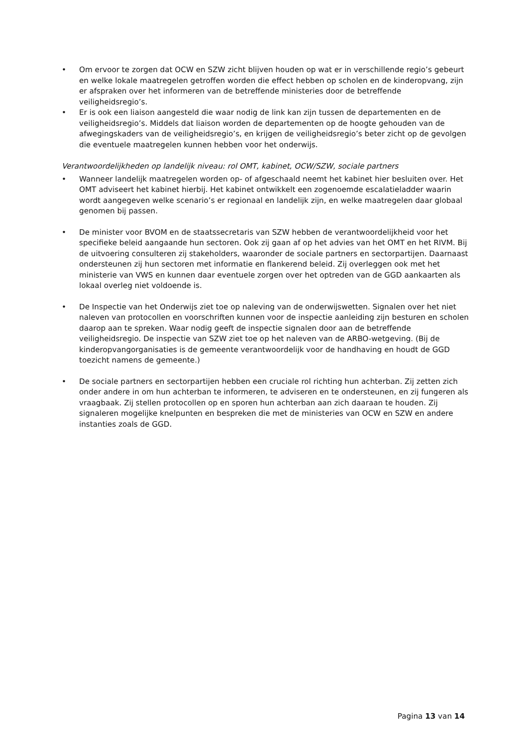• Om ervoor te zorgen dat OCW en SZW zicht blijven houden op wat er in verschillende regio’s gebeurt en welke lokale maatregelen getroffen worden die effect hebben op scholen en de kinderopvang, zijn er afspraken over het informeren van de betreffende ministeries door de betreffende veiligheidsregio’s.
• Er is ook een liaison aangesteld die waar nodig de link kan zijn tussen de departementen en de veiligheidsregio’s. Middels dat liaison worden de departementen op de hoogte gehouden van de afwegingskaders van de veiligheidsregio’s, en krijgen de veiligheidsregio’s beter zicht op de gevolgen die eventuele maatregelen kunnen hebben voor het onderwijs.
Verantwoordelijkheden op landelijk niveau: rol OMT, kabinet, OCW/SZW, sociale partners
• Wanneer landelijk maatregelen worden op- of afgeschaald neemt het kabinet hier besluiten over. Het OMT adviseert het kabinet hierbij. Het kabinet ontwikkelt een zogenoemde escalatieladder waarin wordt aangegeven welke scenario’s er regionaal en landelijk zijn, en welke maatregelen daar globaal genomen bij passen.
• De minister voor BVOM en de staatssecretaris van SZW hebben de verantwoordelijkheid voor het specifieke beleid aangaande hun sectoren. Ook zij gaan af op het advies van het OMT en het RIVM. Bij de uitvoering consulteren zij stakeholders, waaronder de sociale partners en sectorpartijen. Daarnaast ondersteunen zij hun sectoren met informatie en flankerend beleid. Zij overleggen ook met het ministerie van VWS en kunnen daar eventuele zorgen over het optreden van de GGD aankaarten als lokaal overleg niet voldoende is.
• De Inspectie van het Onderwijs ziet toe op naleving van de onderwijswetten. Signalen over het niet naleven van protocollen en voorschriften kunnen voor de inspectie aanleiding zijn besturen en scholen daarop aan te spreken. Waar nodig geeft de inspectie signalen door aan de betreffende veiligheidsregio. De inspectie van SZW ziet toe op het naleven van de ARBO-wetgeving. (Bij de kinderopvangorganisaties is de gemeente verantwoordelijk voor de handhaving en houdt de GGD toezicht namens de gemeente.)
• De sociale partners en sectorpartijen hebben een cruciale rol richting hun achterban. Zij zetten zich onder andere in om hun achterban te informeren, te adviseren en te ondersteunen, en zij fungeren als vraagbaak. Zij stellen protocollen op en sporen hun achterban aan zich daaraan te houden. Zij signaleren mogelijke knelpunten en bespreken die met de ministeries van OCW en SZW en andere instanties zoals de GGD.
Pagina 13 van 14